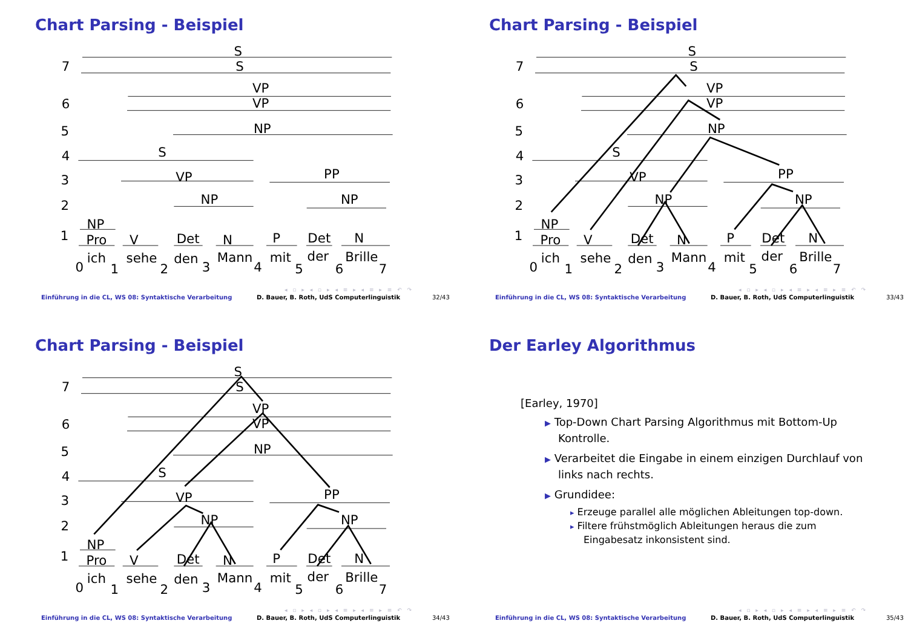Chart Parsing - Beispiel
7
S
S
6
VP
VP
5
NP
4
S
3
VP
PP
2
NP
NP
1
NP
Pro
V
Det
N
P
Det
N
0
ich
1
sehe
2
den
3
Mann
4
mit
5
der
6
Brille
7
◂ ▫ ▸ ◂ ▫ ▸ ◂ ≡ ▸ ◂ ≡ ▸ ≡ ↶ ↷
Einführung in die CL, WS 08: Syntaktische Verarbeitung D. Bauer, B. Roth, UdS Computerlinguistik 32/43
Chart Parsing - Beispiel
7
S
S
6
VP
VP
5
NP
4
S
3
VP
PP
2
NP
NP
1
NP
Pro
V
Det
N
P
Det
N
0
ich
1
sehe
2
den
3
Mann
4
mit
5
der
6
Brille
7
◂ ▫ ▸ ◂ ▫ ▸ ◂ ≡ ▸ ◂ ≡ ▸ ≡ ↶ ↷
Einführung in die CL, WS 08: Syntaktische Verarbeitung D. Bauer, B. Roth, UdS Computerlinguistik 33/43
Chart Parsing - Beispiel
7
S
S
6
VP
VP
5
NP
4
S
3
VP
PP
2
NP
NP
1
NP
Pro
V
Det
N
P
Det
N
0
ich
1
sehe
2
den
3
Mann
4
mit
5
der
6
Brille
7
◂ ▫ ▸ ◂ ▫ ▸ ◂ ≡ ▸ ◂ ≡ ▸ ≡ ↶ ↷
Einführung in die CL, WS 08: Syntaktische Verarbeitung D. Bauer, B. Roth, UdS Computerlinguistik 34/43
Der Earley Algorithmus
[Earley, 1970]
▶ Top-Down Chart Parsing Algorithmus mit Bottom-Up Kontrolle.
▶ Verarbeitet die Eingabe in einem einzigen Durchlauf von links nach rechts.
▶ Grundidee:
▸ Erzeuge parallel alle möglichen Ableitungen top-down.
▸ Filtere frühstmöglich Ableitungen heraus die zum Eingabesatz inkonsistent sind.
◂ ▫ ▸ ◂ ▫ ▸ ◂ ≡ ▸ ◂ ≡ ▸ ≡ ↶ ↷
Einführung in die CL, WS 08: Syntaktische Verarbeitung D. Bauer, B. Roth, UdS Computerlinguistik 35/43